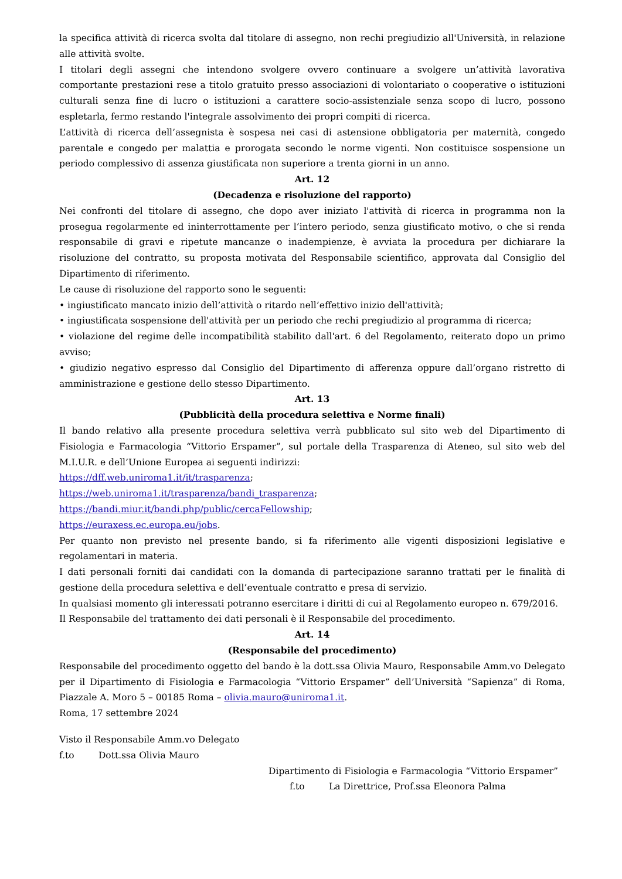la specifica attività di ricerca svolta dal titolare di assegno, non rechi pregiudizio all'Università, in relazione alle attività svolte.
I titolari degli assegni che intendono svolgere ovvero continuare a svolgere un’attività lavorativa comportante prestazioni rese a titolo gratuito presso associazioni di volontariato o cooperative o istituzioni culturali senza fine di lucro o istituzioni a carattere socio-assistenziale senza scopo di lucro, possono espletarla, fermo restando l'integrale assolvimento dei propri compiti di ricerca.
L’attività di ricerca dell’assegnista è sospesa nei casi di astensione obbligatoria per maternità, congedo parentale e congedo per malattia e prorogata secondo le norme vigenti. Non costituisce sospensione un periodo complessivo di assenza giustificata non superiore a trenta giorni in un anno.
Art. 12
(Decadenza e risoluzione del rapporto)
Nei confronti del titolare di assegno, che dopo aver iniziato l'attività di ricerca in programma non la prosegua regolarmente ed ininterrottamente per l’intero periodo, senza giustificato motivo, o che si renda responsabile di gravi e ripetute mancanze o inadempienze, è avviata la procedura per dichiarare la risoluzione del contratto, su proposta motivata del Responsabile scientifico, approvata dal Consiglio del Dipartimento di riferimento.
Le cause di risoluzione del rapporto sono le seguenti:
• ingiustificato mancato inizio dell’attività o ritardo nell’effettivo inizio dell'attività;
• ingiustificata sospensione dell'attività per un periodo che rechi pregiudizio al programma di ricerca;
• violazione del regime delle incompatibilità stabilito dall'art. 6 del Regolamento, reiterato dopo un primo avviso;
• giudizio negativo espresso dal Consiglio del Dipartimento di afferenza oppure dall’organo ristretto di amministrazione e gestione dello stesso Dipartimento.
Art. 13
(Pubblicità della procedura selettiva e Norme finali)
Il bando relativo alla presente procedura selettiva verrà pubblicato sul sito web del Dipartimento di Fisiologia e Farmacologia “Vittorio Erspamer”, sul portale della Trasparenza di Ateneo, sul sito web del M.I.U.R. e dell’Unione Europea ai seguenti indirizzi:
https://dff.web.uniroma1.it/it/trasparenza;
https://web.uniroma1.it/trasparenza/bandi_trasparenza;
https://bandi.miur.it/bandi.php/public/cercaFellowship;
https://euraxess.ec.europa.eu/jobs.
Per quanto non previsto nel presente bando, si fa riferimento alle vigenti disposizioni legislative e regolamentari in materia.
I dati personali forniti dai candidati con la domanda di partecipazione saranno trattati per le finalità di gestione della procedura selettiva e dell’eventuale contratto e presa di servizio.
In qualsiasi momento gli interessati potranno esercitare i diritti di cui al Regolamento europeo n. 679/2016.
Il Responsabile del trattamento dei dati personali è il Responsabile del procedimento.
Art. 14
(Responsabile del procedimento)
Responsabile del procedimento oggetto del bando è la dott.ssa Olivia Mauro, Responsabile Amm.vo Delegato per il Dipartimento di Fisiologia e Farmacologia “Vittorio Erspamer” dell’Università “Sapienza” di Roma, Piazzale A. Moro 5 – 00185 Roma – olivia.mauro@uniroma1.it.
Roma, 17 settembre 2024
Visto il Responsabile Amm.vo Delegato
f.to Dott.ssa Olivia Mauro
Dipartimento di Fisiologia e Farmacologia “Vittorio Erspamer”
f.to La Direttrice, Prof.ssa Eleonora Palma